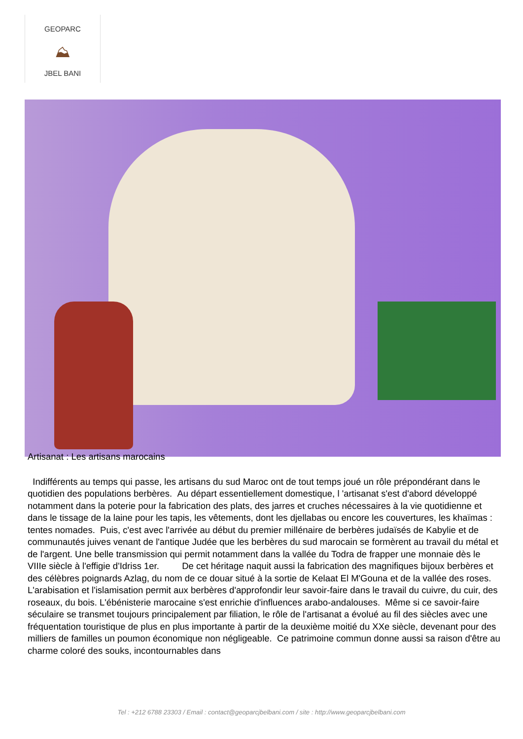GEOPARC
⛰
JBEL BANI
Artisanat : Les artisans marocains
Indifférents au temps qui passe, les artisans du sud Maroc ont de tout temps joué un rôle prépondérant dans le quotidien des populations berbères. Au départ essentiellement domestique, l 'artisanat s'est d'abord développé notamment dans la poterie pour la fabrication des plats, des jarres et cruches nécessaires à la vie quotidienne et dans le tissage de la laine pour les tapis, les vêtements, dont les djellabas ou encore les couvertures, les khaïmas : tentes nomades. Puis, c'est avec l'arrivée au début du premier millénaire de berbères judaïsés de Kabylie et de communautés juives venant de l'antique Judée que les berbères du sud marocain se formèrent au travail du métal et de l'argent. Une belle transmission qui permit notamment dans la vallée du Todra de frapper une monnaie dès le VIIIe siècle à l'effigie d'Idriss 1er. De cet héritage naquit aussi la fabrication des magnifiques bijoux berbères et des célèbres poignards Azlag, du nom de ce douar situé à la sortie de Kelaat El M'Gouna et de la vallée des roses. L'arabisation et l'islamisation permit aux berbères d'approfondir leur savoir-faire dans le travail du cuivre, du cuir, des roseaux, du bois. L'ébénisterie marocaine s'est enrichie d'influences arabo-andalouses. Même si ce savoir-faire séculaire se transmet toujours principalement par filiation, le rôle de l'artisanat a évolué au fil des siècles avec une fréquentation touristique de plus en plus importante à partir de la deuxième moitié du XXe siècle, devenant pour des milliers de familles un poumon économique non négligeable. Ce patrimoine commun donne aussi sa raison d'être au charme coloré des souks, incontournables dans
Tel : +212 6788 23303 / Email : contact@geoparcjbelbani.com / site : http://www.geoparcjbelbani.com